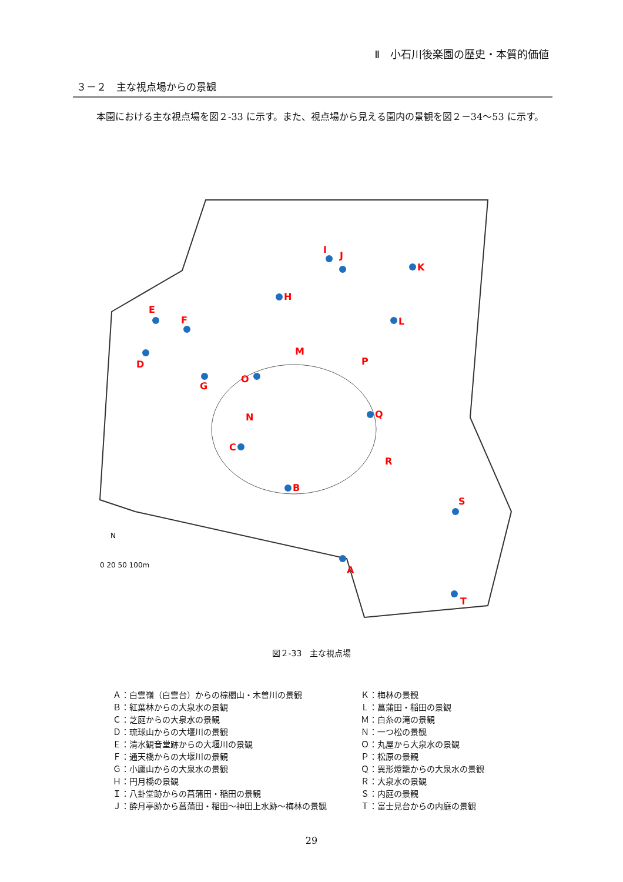Ⅱ　小石川後楽園の歴史・本質的価値
３－２　主な視点場からの景観
本園における主な視点場を図２-33 に示す。また、視点場から見える園内の景観を図２－34～53 に示す。
A
B
C
D
E
F
G
H
I
J
K
L
M
N
O
P
Q
R
S
T
0 20 50 100m
N
図２-33　主な視点場
Ａ：白雲嶺（白雲台）からの棕櫚山・木曽川の景観
Ｂ：紅葉林からの大泉水の景観
Ｃ：芝庭からの大泉水の景観
Ｄ：琉球山からの大堰川の景観
Ｅ：清水観音堂跡からの大堰川の景観
Ｆ：通天橋からの大堰川の景観
Ｇ：小廬山からの大泉水の景観
Ｈ：円月橋の景観
Ｉ：八卦堂跡からの菖蒲田・稲田の景観
Ｊ：酔月亭跡から菖蒲田・稲田～神田上水跡～梅林の景観
Ｋ：梅林の景観
Ｌ：菖蒲田・稲田の景観
Ｍ：白糸の滝の景観
Ｎ：一つ松の景観
Ｏ：丸屋から大泉水の景観
Ｐ：松原の景観
Ｑ：異形燈籠からの大泉水の景観
Ｒ：大泉水の景観
Ｓ：内庭の景観
Ｔ：富士見台からの内庭の景観
29